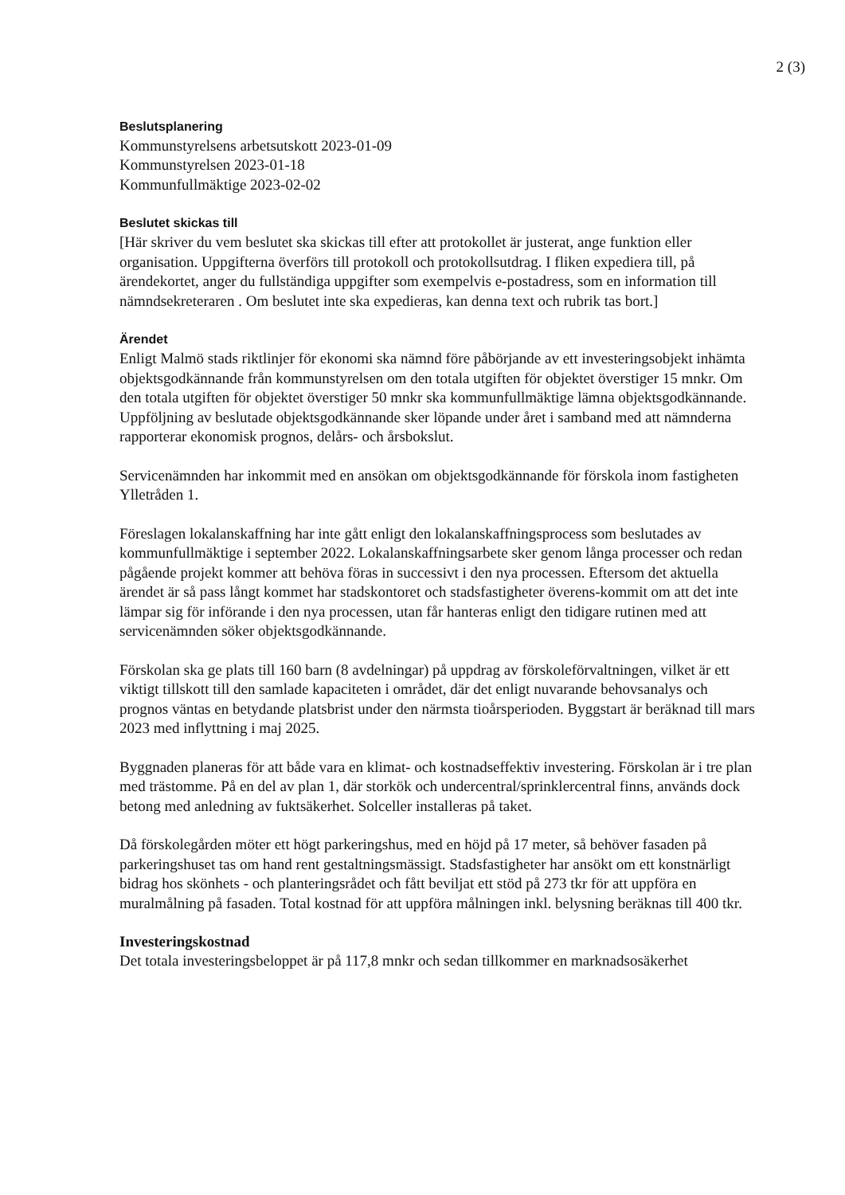2 (3)
Beslutsplanering
Kommunstyrelsens arbetsutskott 2023-01-09
Kommunstyrelsen 2023-01-18
Kommunfullmäktige 2023-02-02
Beslutet skickas till
[Här skriver du vem beslutet ska skickas till efter att protokollet är justerat, ange funktion eller organisation. Uppgifterna överförs till protokoll och protokollsutdrag. I fliken expediera till, på ärendekortet, anger du fullständiga uppgifter som exempelvis e-postadress, som en information till nämndsekreteraren . Om beslutet inte ska expedieras, kan denna text och rubrik tas bort.]
Ärendet
Enligt Malmö stads riktlinjer för ekonomi ska nämnd före påbörjande av ett investeringsobjekt inhämta objektsgodkännande från kommunstyrelsen om den totala utgiften för objektet överstiger 15 mnkr. Om den totala utgiften för objektet överstiger 50 mnkr ska kommunfullmäktige lämna objektsgodkännande. Uppföljning av beslutade objektsgodkännande sker löpande under året i samband med att nämnderna rapporterar ekonomisk prognos, delårs- och årsbokslut.
Servicenämnden har inkommit med en ansökan om objektsgodkännande för förskola inom fastigheten Ylletråden 1.
Föreslagen lokalanskaffning har inte gått enligt den lokalanskaffningsprocess som beslutades av kommunfullmäktige i september 2022. Lokalanskaffningsarbete sker genom långa processer och redan pågående projekt kommer att behöva föras in successivt i den nya processen. Eftersom det aktuella ärendet är så pass långt kommet har stadskontoret och stadsfastigheter överens-kommit om att det inte lämpar sig för införande i den nya processen, utan får hanteras enligt den tidigare rutinen med att servicenämnden söker objektsgodkännande.
Förskolan ska ge plats till 160 barn (8 avdelningar) på uppdrag av förskoleförvaltningen, vilket är ett viktigt tillskott till den samlade kapaciteten i området, där det enligt nuvarande behovsanalys och prognos väntas en betydande platsbrist under den närmsta tioårsperioden. Byggstart är beräknad till mars 2023 med inflyttning i maj 2025.
Byggnaden planeras för att både vara en klimat- och kostnadseffektiv investering. Förskolan är i tre plan med trästomme. På en del av plan 1, där storkök och undercentral/sprinklercentral finns, används dock betong med anledning av fuktsäkerhet. Solceller installeras på taket.
Då förskolegården möter ett högt parkeringshus, med en höjd på 17 meter, så behöver fasaden på parkeringshuset tas om hand rent gestaltningsmässigt. Stadsfastigheter har ansökt om ett konstnärligt bidrag hos skönhets - och planteringsrådet och fått beviljat ett stöd på 273 tkr för att uppföra en muralmålning på fasaden. Total kostnad för att uppföra målningen inkl. belysning beräknas till 400 tkr.
Investeringskostnad
Det totala investeringsbeloppet är på 117,8 mnkr och sedan tillkommer en marknadsosäkerhet